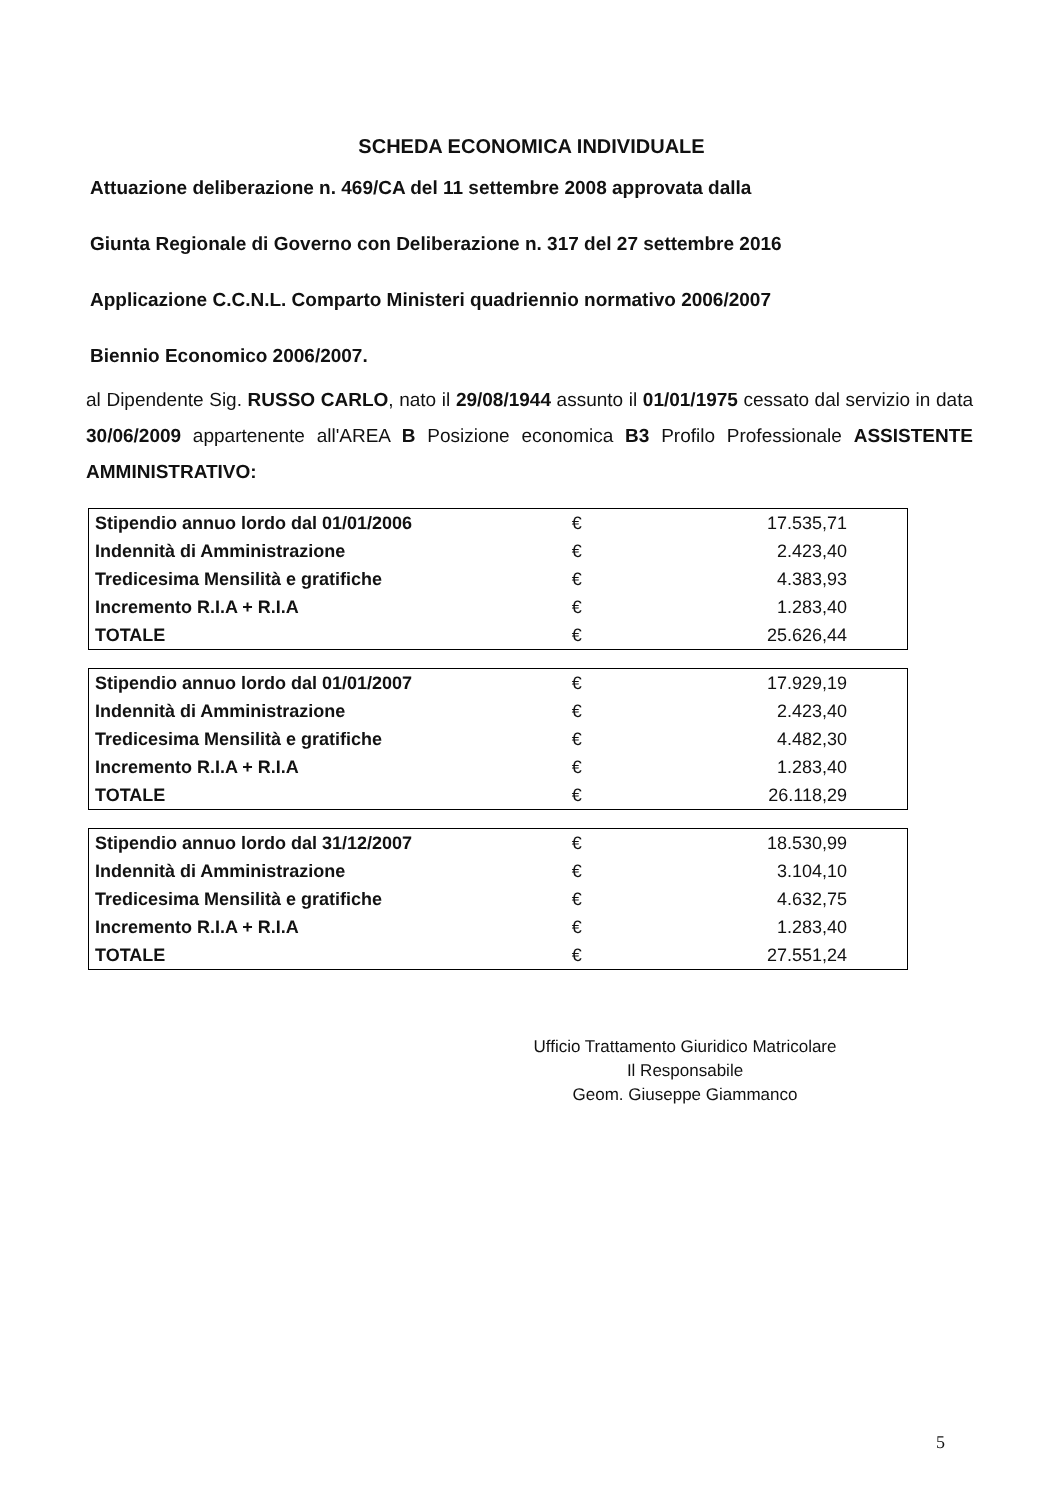SCHEDA ECONOMICA INDIVIDUALE
Attuazione deliberazione n. 469/CA del 11 settembre 2008 approvata dalla
Giunta Regionale di Governo con Deliberazione n. 317 del 27 settembre 2016
Applicazione C.C.N.L. Comparto Ministeri quadriennio normativo 2006/2007
Biennio Economico 2006/2007.
al Dipendente Sig. RUSSO CARLO, nato il 29/08/1944 assunto il 01/01/1975 cessato dal servizio in data 30/06/2009 appartenente all'AREA B Posizione economica B3 Profilo Professionale ASSISTENTE AMMINISTRATIVO:
| Stipendio annuo lordo dal 01/01/2006 | € | 17.535,71 |
| Indennità di Amministrazione | € | 2.423,40 |
| Tredicesima Mensilità e gratifiche | € | 4.383,93 |
| Incremento R.I.A + R.I.A | € | 1.283,40 |
| TOTALE | € | 25.626,44 |
| Stipendio annuo lordo dal 01/01/2007 | € | 17.929,19 |
| Indennità di Amministrazione | € | 2.423,40 |
| Tredicesima Mensilità e gratifiche | € | 4.482,30 |
| Incremento R.I.A + R.I.A | € | 1.283,40 |
| TOTALE | € | 26.118,29 |
| Stipendio annuo lordo dal 31/12/2007 | € | 18.530,99 |
| Indennità di Amministrazione | € | 3.104,10 |
| Tredicesima Mensilità e gratifiche | € | 4.632,75 |
| Incremento R.I.A + R.I.A | € | 1.283,40 |
| TOTALE | € | 27.551,24 |
Ufficio Trattamento Giuridico Matricolare
Il Responsabile
Geom. Giuseppe Giammanco
5